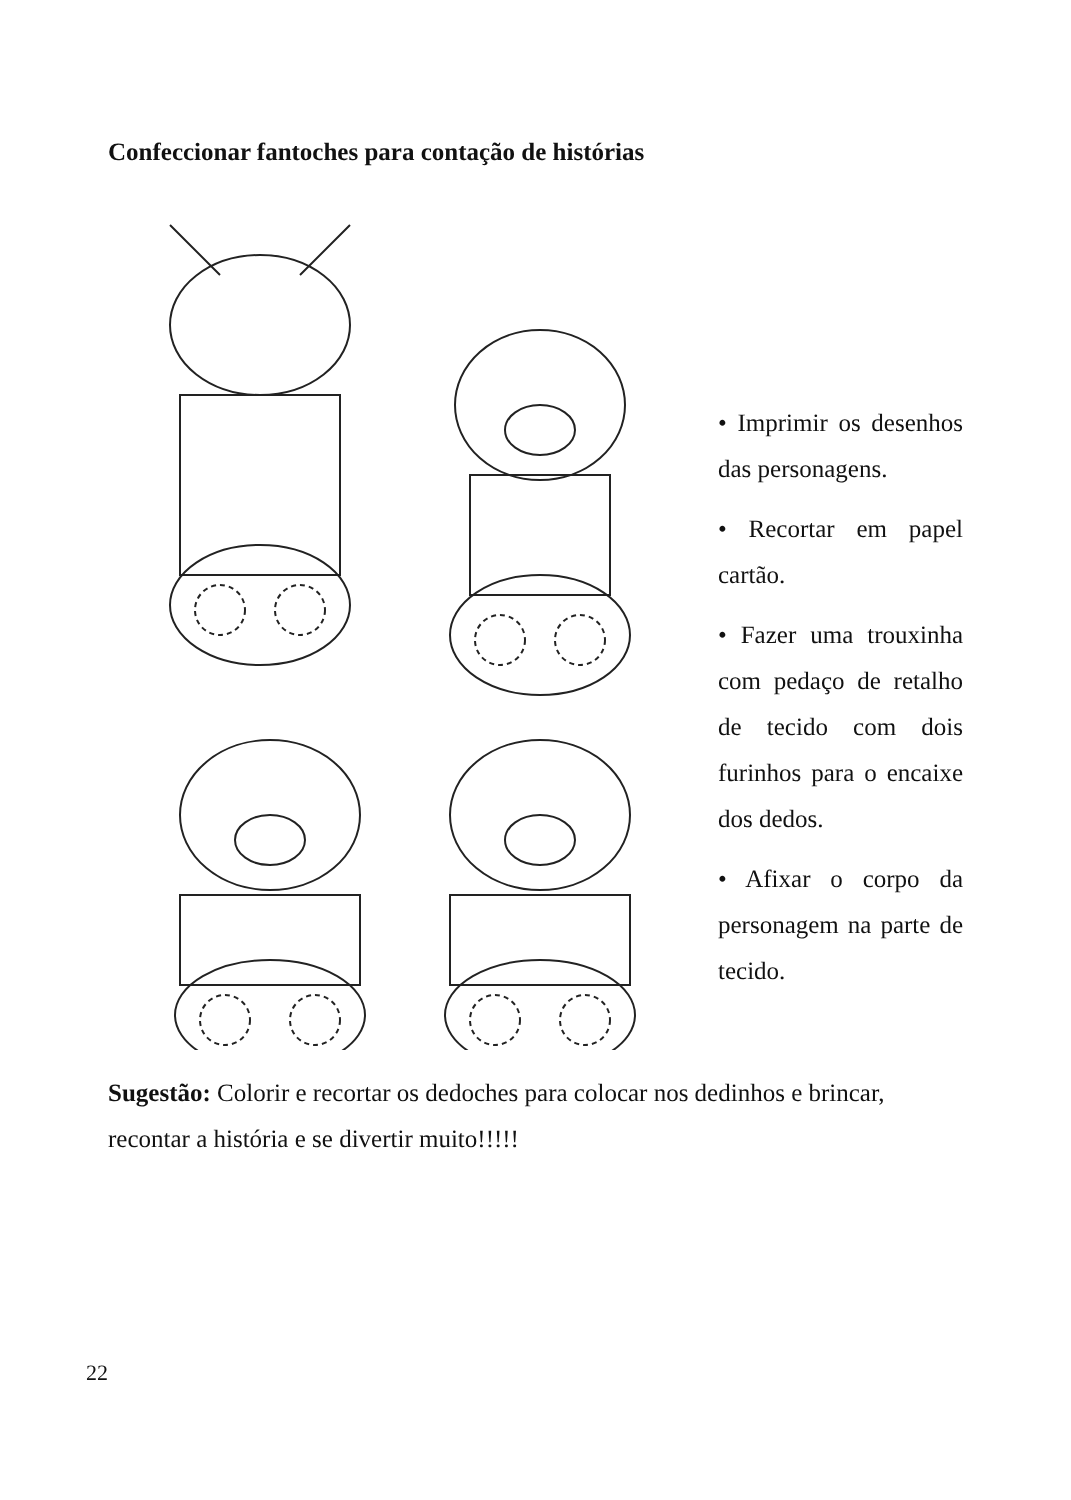Confeccionar fantoches para contação de histórias
• Imprimir os desenhos das personagens.
• Recortar em papel cartão.
• Fazer uma trouxinha com pedaço de retalho de tecido com dois furinhos para o encaixe dos dedos.
• Afixar o corpo da personagem na parte de tecido.
Sugestão: Colorir e recortar os dedoches para colocar nos dedinhos e brincar, recontar a história e se divertir muito!!!!!
22